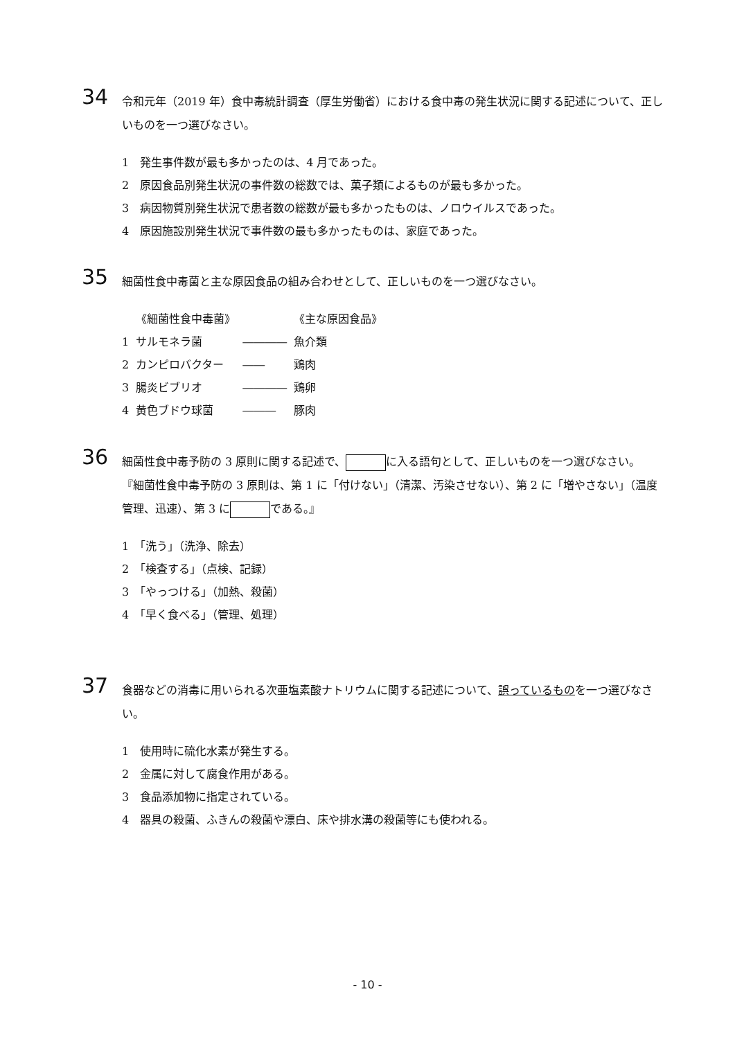34
令和元年（2019 年）食中毒統計調査（厚生労働省）における食中毒の発生状況に関する記述について、正しいものを一つ選びなさい。
1　発生事件数が最も多かったのは、4 月であった。
2　原因食品別発生状況の事件数の総数では、菓子類によるものが最も多かった。
3　病因物質別発生状況で患者数の総数が最も多かったものは、ノロウイルスであった。
4　原因施設別発生状況で事件数の最も多かったものは、家庭であった。
35
細菌性食中毒菌と主な原因食品の組み合わせとして、正しいものを一つ選びなさい。
| | 《細菌性食中毒菌》 | | 《主な原因食品》 |
| 1 | サルモネラ菌 | ―――― | 魚介類 |
| 2 | カンピロバクター | ―― | 鶏肉 |
| 3 | 腸炎ビブリオ | ―――― | 鶏卵 |
| 4 | 黄色ブドウ球菌 | ――― | 豚肉 |
36
細菌性食中毒予防の 3 原則に関する記述で、 に入る語句として、正しいものを一つ選びなさい。
『細菌性食中毒予防の 3 原則は、第 1 に「付けない」（清潔、汚染させない）、第 2 に「増やさない」（温度管理、迅速）、第 3 に である。』
1　「洗う」（洗浄、除去）
2　「検査する」（点検、記録）
3　「やっつける」（加熱、殺菌）
4　「早く食べる」（管理、処理）
37
食器などの消毒に用いられる次亜塩素酸ナトリウムに関する記述について、誤っているものを一つ選びなさい。
1　使用時に硫化水素が発生する。
2　金属に対して腐食作用がある。
3　食品添加物に指定されている。
4　器具の殺菌、ふきんの殺菌や漂白、床や排水溝の殺菌等にも使われる。
- 10 -